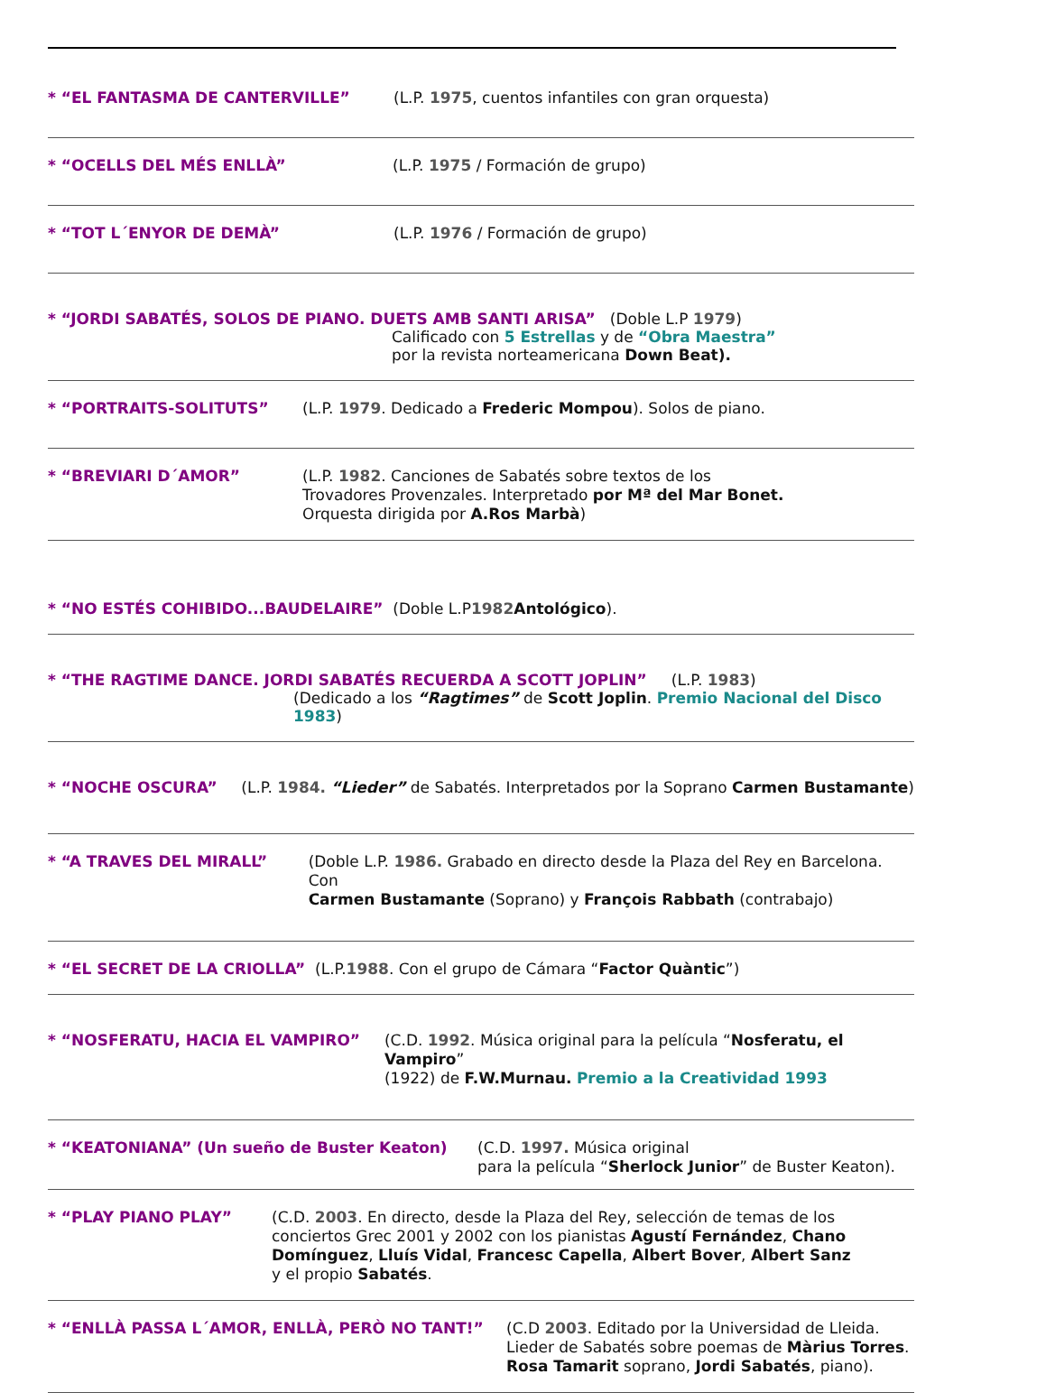* “EL FANTASMA DE CANTERVILLE” (L.P. 1975, cuentos infantiles con gran orquesta)
* “OCELLS DEL MÉS ENLLÀ” (L.P. 1975 / Formación de grupo)
* “TOT L´ENYOR DE DEMÀ” (L.P. 1976 / Formación de grupo)
* “JORDI SABATÉS, SOLOS DE PIANO. DUETS AMB SANTI ARISA” (Doble L.P 1979)
Calificado con 5 Estrellas y de “Obra Maestra”
por la revista norteamericana Down Beat).
* “PORTRAITS-SOLITUTS” (L.P. 1979. Dedicado a Frederic Mompou). Solos de piano.
* “BREVIARI D´AMOR” (L.P. 1982. Canciones de Sabatés sobre textos de los
Trovadores Provenzales. Interpretado por Mª del Mar Bonet.
Orquesta dirigida por A.Ros Marbà)
* “NO ESTÉS COHIBIDO...BAUDELAIRE” (Doble L.P 1982 Antológico).
* “THE RAGTIME DANCE. JORDI SABATÉS RECUERDA A SCOTT JOPLIN” (L.P. 1983)
(Dedicado a los “Ragtimes” de Scott Joplin. Premio Nacional del Disco 1983)
* “NOCHE OSCURA” (L.P. 1984. “Lieder” de Sabatés. Interpretados por la Soprano Carmen Bustamante)
* “A TRAVES DEL MIRALL” (Doble L.P. 1986. Grabado en directo desde la Plaza del Rey en Barcelona. Con
Carmen Bustamante (Soprano) y François Rabbath (contrabajo)
* “EL SECRET DE LA CRIOLLA” (L.P. 1988. Con el grupo de Cámara “Factor Quàntic”)
* “NOSFERATU, HACIA EL VAMPIRO” (C.D. 1992. Música original para la película “Nosferatu, el Vampiro”
(1922) de F.W.Murnau. Premio a la Creatividad 1993
* “KEATONIANA” (Un sueño de Buster Keaton) (C.D. 1997. Música original
para la película “Sherlock Junior” de Buster Keaton).
* “PLAY PIANO PLAY” (C.D. 2003. En directo, desde la Plaza del Rey, selección de temas de los
conciertos Grec 2001 y 2002 con los pianistas Agustí Fernández, Chano
Domínguez, Lluís Vidal, Francesc Capella, Albert Bover, Albert Sanz
y el propio Sabatés.
* “ENLLÀ PASSA L´AMOR, ENLLÀ, PERÒ NO TANT!” (C.D 2003. Editado por la Universidad de Lleida.
Lieder de Sabatés sobre poemas de Màrius Torres.
Rosa Tamarit soprano, Jordi Sabatés, piano).